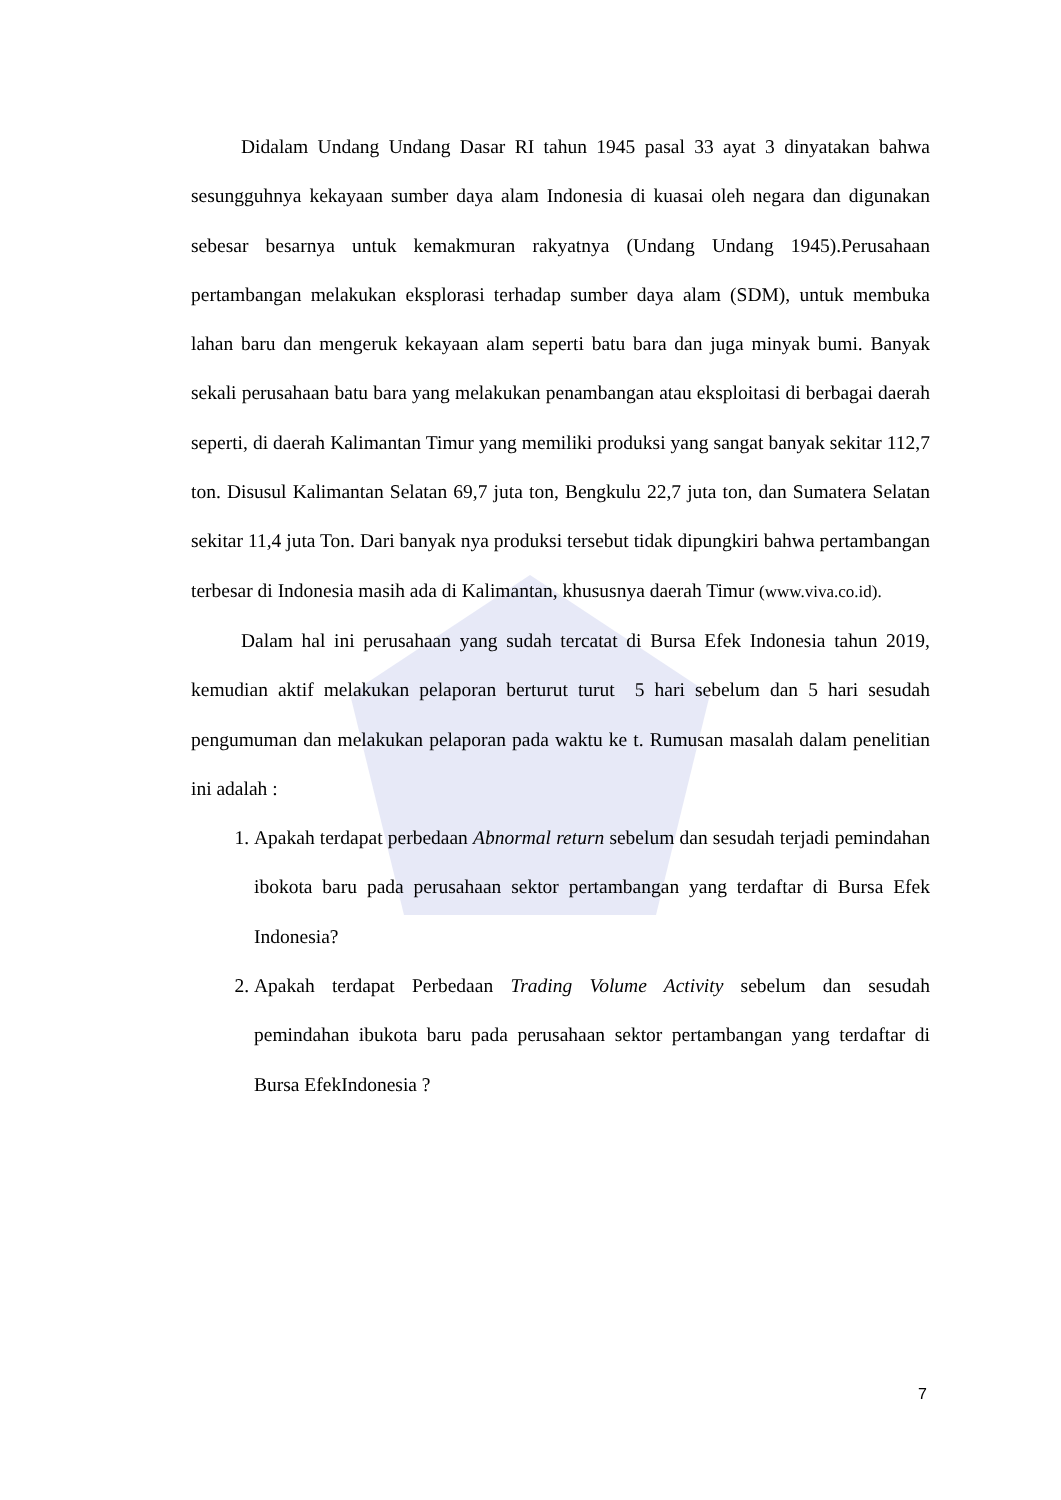Didalam Undang Undang Dasar RI tahun 1945 pasal 33 ayat 3 dinyatakan bahwa sesungguhnya kekayaan sumber daya alam Indonesia di kuasai oleh negara dan digunakan sebesar besarnya untuk kemakmuran rakyatnya (Undang Undang 1945).Perusahaan pertambangan melakukan eksplorasi terhadap sumber daya alam (SDM), untuk membuka lahan baru dan mengeruk kekayaan alam seperti batu bara dan juga minyak bumi. Banyak sekali perusahaan batu bara yang melakukan penambangan atau eksploitasi di berbagai daerah seperti, di daerah Kalimantan Timur yang memiliki produksi yang sangat banyak sekitar 112,7 ton. Disusul Kalimantan Selatan 69,7 juta ton, Bengkulu 22,7 juta ton, dan Sumatera Selatan sekitar 11,4 juta Ton. Dari banyak nya produksi tersebut tidak dipungkiri bahwa pertambangan terbesar di Indonesia masih ada di Kalimantan, khususnya daerah Timur (www.viva.co.id).
Dalam hal ini perusahaan yang sudah tercatat di Bursa Efek Indonesia tahun 2019, kemudian aktif melakukan pelaporan berturut turut 5 hari sebelum dan 5 hari sesudah pengumuman dan melakukan pelaporan pada waktu ke t. Rumusan masalah dalam penelitian ini adalah :
1. Apakah terdapat perbedaan Abnormal return sebelum dan sesudah terjadi pemindahan ibokota baru pada perusahaan sektor pertambangan yang terdaftar di Bursa Efek Indonesia?
2. Apakah terdapat Perbedaan Trading Volume Activity sebelum dan sesudah pemindahan ibukota baru pada perusahaan sektor pertambangan yang terdaftar di Bursa EfekIndonesia ?
7